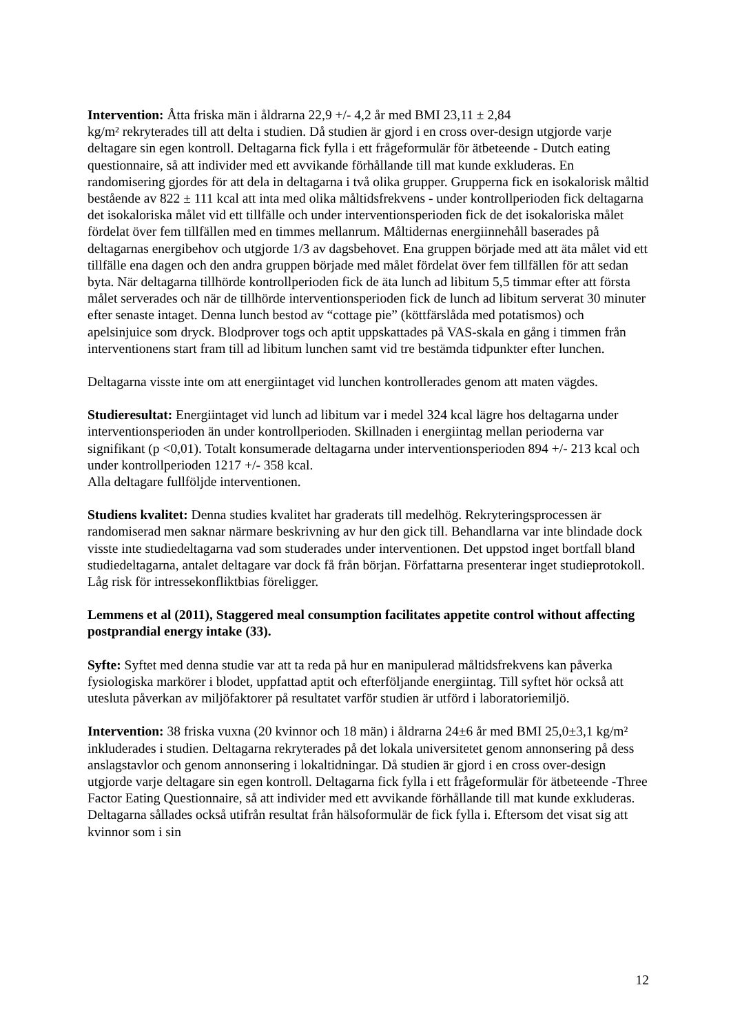Intervention: Åtta friska män i åldrarna 22,9 +/- 4,2 år med BMI 23,11 ± 2,84
kg/m² rekryterades till att delta i studien. Då studien är gjord i en cross over-design utgjorde varje deltagare sin egen kontroll. Deltagarna fick fylla i ett frågeformulär för ätbeteende - Dutch eating questionnaire, så att individer med ett avvikande förhållande till mat kunde exkluderas. En randomisering gjordes för att dela in deltagarna i två olika grupper. Grupperna fick en isokalorisk måltid bestående av 822 ± 111 kcal att inta med olika måltidsfrekvens - under kontrollperioden fick deltagarna det isokaloriska målet vid ett tillfälle och under interventionsperioden fick de det isokaloriska målet fördelat över fem tillfällen med en timmes mellanrum. Måltidernas energiinnehåll baserades på deltagarnas energibehov och utgjorde 1/3 av dagsbehovet. Ena gruppen började med att äta målet vid ett tillfälle ena dagen och den andra gruppen började med målet fördelat över fem tillfällen för att sedan byta. När deltagarna tillhörde kontrollperioden fick de äta lunch ad libitum 5,5 timmar efter att första målet serverades och när de tillhörde interventionsperioden fick de lunch ad libitum serverat 30 minuter efter senaste intaget. Denna lunch bestod av “cottage pie” (köttfärslåda med potatismos) och apelsinjuice som dryck. Blodprover togs och aptit uppskattades på VAS-skala en gång i timmen från interventionens start fram till ad libitum lunchen samt vid tre bestämda tidpunkter efter lunchen.
Deltagarna visste inte om att energiintaget vid lunchen kontrollerades genom att maten vägdes.
Studieresultat: Energiintaget vid lunch ad libitum var i medel 324 kcal lägre hos deltagarna under interventionsperioden än under kontrollperioden. Skillnaden i energiintag mellan perioderna var signifikant (p <0,01). Totalt konsumerade deltagarna under interventionsperioden 894 +/- 213 kcal och under kontrollperioden 1217 +/- 358 kcal.
Alla deltagare fullföljde interventionen.
Studiens kvalitet: Denna studies kvalitet har graderats till medelhög. Rekryteringsprocessen är randomiserad men saknar närmare beskrivning av hur den gick till. Behandlarna var inte blindade dock visste inte studiedeltagarna vad som studerades under interventionen. Det uppstod inget bortfall bland studiedeltagarna, antalet deltagare var dock få från början. Författarna presenterar inget studieprotokoll. Låg risk för intressekonfliktbias föreligger.
Lemmens et al (2011), Staggered meal consumption facilitates appetite control without affecting postprandial energy intake (33).
Syfte: Syftet med denna studie var att ta reda på hur en manipulerad måltidsfrekvens kan påverka fysiologiska markörer i blodet, uppfattad aptit och efterföljande energiintag. Till syftet hör också att utesluta påverkan av miljöfaktorer på resultatet varför studien är utförd i laboratoriemiljö.
Intervention: 38 friska vuxna (20 kvinnor och 18 män) i åldrarna 24±6 år med BMI 25,0±3,1 kg/m² inkluderades i studien. Deltagarna rekryterades på det lokala universitetet genom annonsering på dess anslagstavlor och genom annonsering i lokaltidningar. Då studien är gjord i en cross over-design utgjorde varje deltagare sin egen kontroll. Deltagarna fick fylla i ett frågeformulär för ätbeteende -Three Factor Eating Questionnaire, så att individer med ett avvikande förhållande till mat kunde exkluderas. Deltagarna sållades också utifrån resultat från hälsoformulär de fick fylla i. Eftersom det visat sig att kvinnor som i sin
12